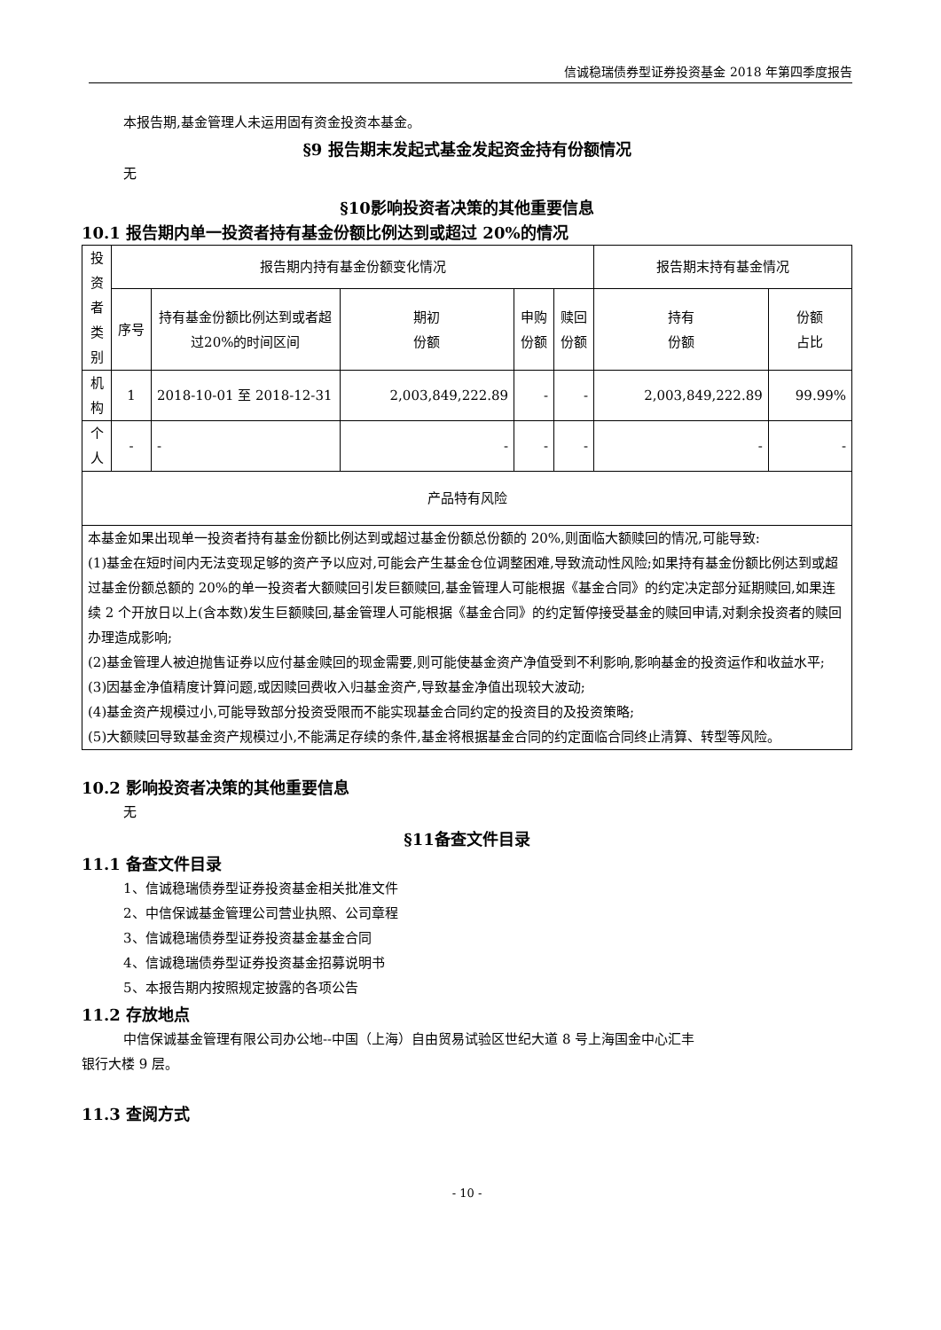信诚稳瑞债券型证券投资基金 2018 年第四季度报告
本报告期,基金管理人未运用固有资金投资本基金。
§9 报告期末发起式基金发起资金持有份额情况
无
§10影响投资者决策的其他重要信息
10.1 报告期内单一投资者持有基金份额比例达到或超过 20%的情况
| 投资者类别 | 报告期内持有基金份额变化情况 | | | | | 报告期末持有基金情况 | |
| --- | --- | --- | --- | --- | --- | --- | --- |
| | 序号 | 持有基金份额比例达到或者超过20%的时间区间 | 期初 份额 | 申购 份额 | 赎回 份额 | 持有 份额 | 份额 占比 |
| 机构 | 1 | 2018-10-01 至 2018-12-31 | 2,003,849,222.89 | - | - | 2,003,849,222.89 | 99.99% |
| 个人 | - | - | - | - | - | - | - |
| 产品特有风险 | | | | | | | |
| 本基金如果出现单一投资者持有基金份额比例达到或超过基金份额总份额的 20%,则面临大额赎回的情况,可能导致: (1)基金在短时间内无法变现足够的资产予以应对,可能会产生基金仓位调整困难,导致流动性风险;如果持有基金份额比例达到或超过基金份额总额的 20%的单一投资者大额赎回引发巨额赎回,基金管理人可能根据《基金合同》的约定决定部分延期赎回,如果连续 2 个开放日以上(含本数)发生巨额赎回,基金管理人可能根据《基金合同》的约定暂停接受基金的赎回申请,对剩余投资者的赎回办理造成影响; (2)基金管理人被迫抛售证券以应付基金赎回的现金需要,则可能使基金资产净值受到不利影响,影响基金的投资运作和收益水平; (3)因基金净值精度计算问题,或因赎回费收入归基金资产,导致基金净值出现较大波动; (4)基金资产规模过小,可能导致部分投资受限而不能实现基金合同约定的投资目的及投资策略; (5)大额赎回导致基金资产规模过小,不能满足存续的条件,基金将根据基金合同的约定面临合同终止清算、转型等风险。 | | | | | | | |
10.2 影响投资者决策的其他重要信息
无
§11备查文件目录
11.1 备查文件目录
1、信诚稳瑞债券型证券投资基金相关批准文件
2、中信保诚基金管理公司营业执照、公司章程
3、信诚稳瑞债券型证券投资基金基金合同
4、信诚稳瑞债券型证券投资基金招募说明书
5、本报告期内按照规定披露的各项公告
11.2 存放地点
中信保诚基金管理有限公司办公地--中国（上海）自由贸易试验区世纪大道 8 号上海国金中心汇丰
银行大楼 9 层。
11.3 查阅方式
- 10 -